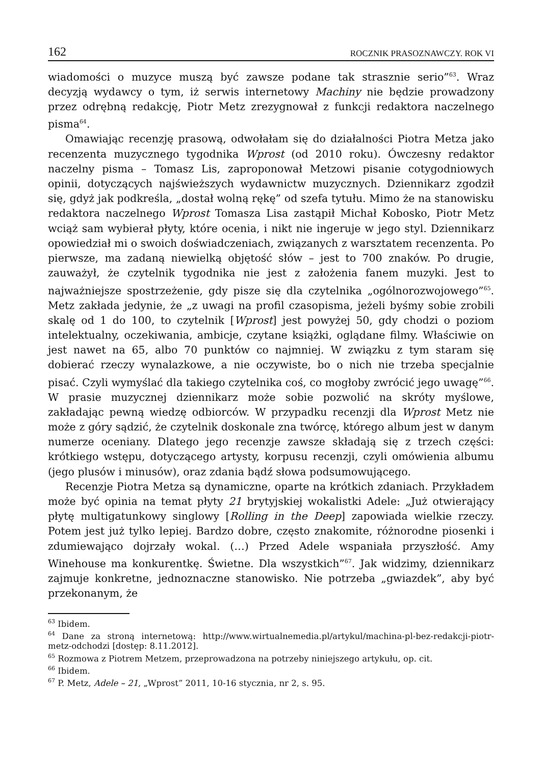162 ROCZNIK PRASOZNAWCZY. ROK VI
wiadomości o muzyce muszą być zawsze podane tak strasznie serio”<sup>63</sup>. Wraz decyzją wydawcy o tym, iż serwis internetowy Machiny nie będzie prowadzony przez odrębną redakcję, Piotr Metz zrezygnował z funkcji redaktora naczelnego pisma<sup>64</sup>.
Omawiając recenzję prasową, odwołałam się do działalności Piotra Metza jako recenzenta muzycznego tygodnika Wprost (od 2010 roku). Ówczesny redaktor naczelny pisma – Tomasz Lis, zaproponował Metzowi pisanie cotygodniowych opinii, dotyczących najświeższych wydawnictw muzycznych. Dziennikarz zgodził się, gdyż jak podkreśla, „dostał wolną rękę” od szefa tytułu. Mimo że na stanowisku redaktora naczelnego Wprost Tomasza Lisa zastąpił Michał Kobosko, Piotr Metz wciąż sam wybierał płyty, które ocenia, i nikt nie ingeruje w jego styl. Dziennikarz opowiedział mi o swoich doświadczeniach, związanych z warsztatem recenzenta. Po pierwsze, ma zadaną niewielką objętość słów – jest to 700 znaków. Po drugie, zauważył, że czytelnik tygodnika nie jest z założenia fanem muzyki. Jest to najważniejsze spostrzeżenie, gdy pisze się dla czytelnika „ogólnorozwojowego”<sup>65</sup>. Metz zakłada jedynie, że „z uwagi na profil czasopisma, jeżeli byśmy sobie zrobili skalę od 1 do 100, to czytelnik [Wprost] jest powyżej 50, gdy chodzi o poziom intelektualny, oczekiwania, ambicje, czytane książki, oglądane filmy. Właściwie on jest nawet na 65, albo 70 punktów co najmniej. W związku z tym staram się dobierać rzeczy wynalazkowe, a nie oczywiste, bo o nich nie trzeba specjalnie pisać. Czyli wymyślać dla takiego czytelnika coś, co mogłoby zwrócić jego uwagę”<sup>66</sup>. W prasie muzycznej dziennikarz może sobie pozwolić na skróty myślowe, zakładając pewną wiedzę odbiorców. W przypadku recenzji dla Wprost Metz nie może z góry sądzić, że czytelnik doskonale zna twórcę, którego album jest w danym numerze oceniany. Dlatego jego recenzje zawsze składają się z trzech części: krótkiego wstępu, dotyczącego artysty, korpusu recenzji, czyli omówienia albumu (jego plusów i minusów), oraz zdania bądź słowa podsumowującego.
Recenzje Piotra Metza są dynamiczne, oparte na krótkich zdaniach. Przykładem może być opinia na temat płyty 21 brytyjskiej wokalistki Adele: „Już otwierający płytę multigatunkowy singlowy [Rolling in the Deep] zapowiada wielkie rzeczy. Potem jest już tylko lepiej. Bardzo dobre, często znakomite, różnorodne piosenki i zdumiewająco dojrzały wokal. (…) Przed Adele wspaniała przyszłość. Amy Winehouse ma konkurentkę. Świetne. Dla wszystkich”<sup>67</sup>. Jak widzimy, dziennikarz zajmuje konkretne, jednoznaczne stanowisko. Nie potrzeba „gwiazdek”, aby być przekonanym, że
<sup>63</sup> Ibidem.
<sup>64</sup> Dane za stroną internetową: http://www.wirtualnemedia.pl/artykul/machina-pl-bez-redakcji-piotr-metz-odchodzi [dostęp: 8.11.2012].
<sup>65</sup> Rozmowa z Piotrem Metzem, przeprowadzona na potrzeby niniejszego artykułu, op. cit.
<sup>66</sup> Ibidem.
<sup>67</sup> P. Metz, Adele – 21, „Wprost” 2011, 10-16 stycznia, nr 2, s. 95.